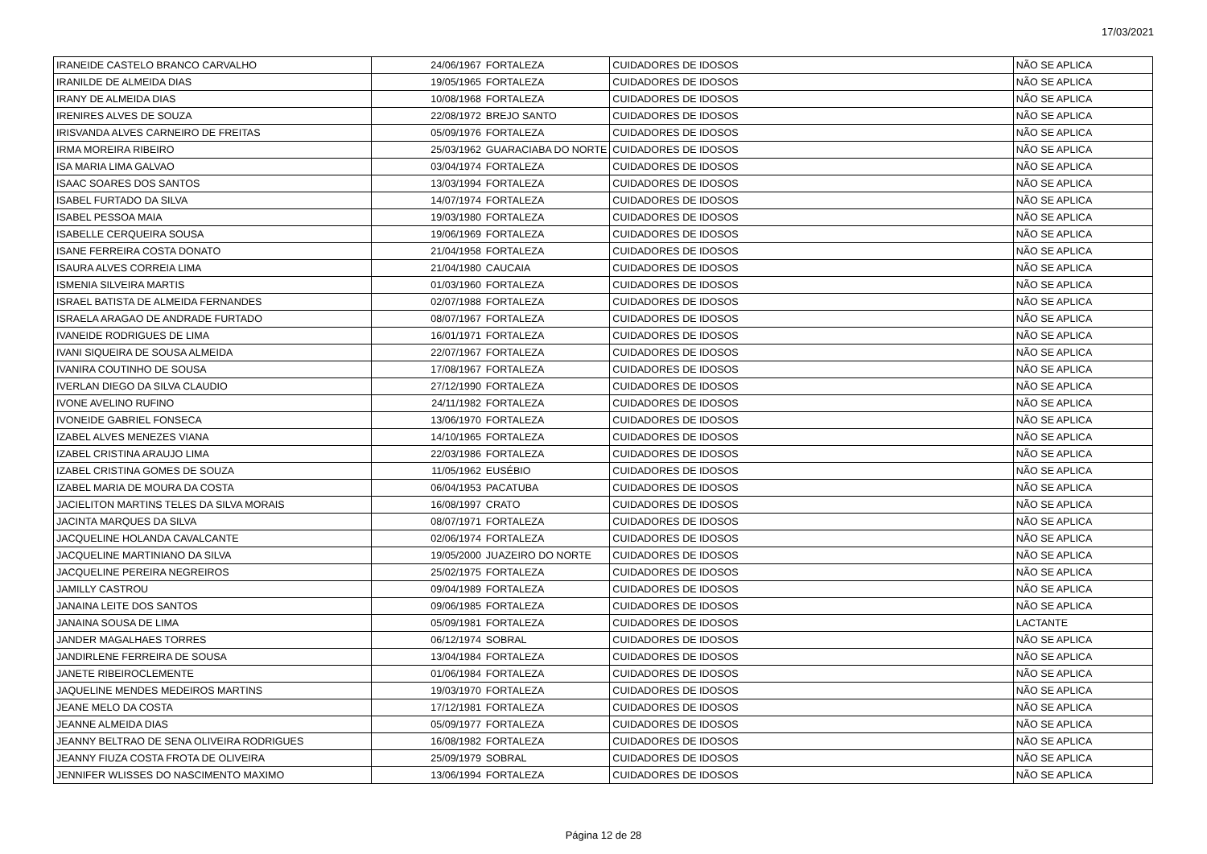17/03/2021
| IRANEIDE CASTELO BRANCO CARVALHO | 24/06/1967 | FORTALEZA | CUIDADORES DE IDOSOS | NÃO SE APLICA |
| IRANILDE DE ALMEIDA DIAS | 19/05/1965 | FORTALEZA | CUIDADORES DE IDOSOS | NÃO SE APLICA |
| IRANY DE ALMEIDA DIAS | 10/08/1968 | FORTALEZA | CUIDADORES DE IDOSOS | NÃO SE APLICA |
| IRENIRES ALVES DE SOUZA | 22/08/1972 | BREJO SANTO | CUIDADORES DE IDOSOS | NÃO SE APLICA |
| IRISVANDA ALVES CARNEIRO DE FREITAS | 05/09/1976 | FORTALEZA | CUIDADORES DE IDOSOS | NÃO SE APLICA |
| IRMA MOREIRA RIBEIRO | 25/03/1962 | GUARACIABA DO NORTE | CUIDADORES DE IDOSOS | NÃO SE APLICA |
| ISA MARIA LIMA GALVAO | 03/04/1974 | FORTALEZA | CUIDADORES DE IDOSOS | NÃO SE APLICA |
| ISAAC SOARES DOS SANTOS | 13/03/1994 | FORTALEZA | CUIDADORES DE IDOSOS | NÃO SE APLICA |
| ISABEL FURTADO DA SILVA | 14/07/1974 | FORTALEZA | CUIDADORES DE IDOSOS | NÃO SE APLICA |
| ISABEL PESSOA MAIA | 19/03/1980 | FORTALEZA | CUIDADORES DE IDOSOS | NÃO SE APLICA |
| ISABELLE CERQUEIRA SOUSA | 19/06/1969 | FORTALEZA | CUIDADORES DE IDOSOS | NÃO SE APLICA |
| ISANE FERREIRA COSTA DONATO | 21/04/1958 | FORTALEZA | CUIDADORES DE IDOSOS | NÃO SE APLICA |
| ISAURA ALVES CORREIA LIMA | 21/04/1980 | CAUCAIA | CUIDADORES DE IDOSOS | NÃO SE APLICA |
| ISMENIA SILVEIRA MARTIS | 01/03/1960 | FORTALEZA | CUIDADORES DE IDOSOS | NÃO SE APLICA |
| ISRAEL BATISTA DE ALMEIDA FERNANDES | 02/07/1988 | FORTALEZA | CUIDADORES DE IDOSOS | NÃO SE APLICA |
| ISRAELA ARAGAO DE ANDRADE FURTADO | 08/07/1967 | FORTALEZA | CUIDADORES DE IDOSOS | NÃO SE APLICA |
| IVANEIDE RODRIGUES DE LIMA | 16/01/1971 | FORTALEZA | CUIDADORES DE IDOSOS | NÃO SE APLICA |
| IVANI SIQUEIRA DE SOUSA ALMEIDA | 22/07/1967 | FORTALEZA | CUIDADORES DE IDOSOS | NÃO SE APLICA |
| IVANIRA COUTINHO DE SOUSA | 17/08/1967 | FORTALEZA | CUIDADORES DE IDOSOS | NÃO SE APLICA |
| IVERLAN DIEGO DA SILVA CLAUDIO | 27/12/1990 | FORTALEZA | CUIDADORES DE IDOSOS | NÃO SE APLICA |
| IVONE AVELINO RUFINO | 24/11/1982 | FORTALEZA | CUIDADORES DE IDOSOS | NÃO SE APLICA |
| IVONEIDE GABRIEL FONSECA | 13/06/1970 | FORTALEZA | CUIDADORES DE IDOSOS | NÃO SE APLICA |
| IZABEL ALVES MENEZES VIANA | 14/10/1965 | FORTALEZA | CUIDADORES DE IDOSOS | NÃO SE APLICA |
| IZABEL CRISTINA ARAUJO LIMA | 22/03/1986 | FORTALEZA | CUIDADORES DE IDOSOS | NÃO SE APLICA |
| IZABEL CRISTINA GOMES DE SOUZA | 11/05/1962 | EUSÉBIO | CUIDADORES DE IDOSOS | NÃO SE APLICA |
| IZABEL MARIA DE MOURA DA COSTA | 06/04/1953 | PACATUBA | CUIDADORES DE IDOSOS | NÃO SE APLICA |
| JACIELITON MARTINS TELES DA SILVA MORAIS | 16/08/1997 | CRATO | CUIDADORES DE IDOSOS | NÃO SE APLICA |
| JACINTA MARQUES DA SILVA | 08/07/1971 | FORTALEZA | CUIDADORES DE IDOSOS | NÃO SE APLICA |
| JACQUELINE HOLANDA CAVALCANTE | 02/06/1974 | FORTALEZA | CUIDADORES DE IDOSOS | NÃO SE APLICA |
| JACQUELINE MARTINIANO DA SILVA | 19/05/2000 | JUAZEIRO DO NORTE | CUIDADORES DE IDOSOS | NÃO SE APLICA |
| JACQUELINE PEREIRA NEGREIROS | 25/02/1975 | FORTALEZA | CUIDADORES DE IDOSOS | NÃO SE APLICA |
| JAMILLY CASTROU | 09/04/1989 | FORTALEZA | CUIDADORES DE IDOSOS | NÃO SE APLICA |
| JANAINA LEITE DOS SANTOS | 09/06/1985 | FORTALEZA | CUIDADORES DE IDOSOS | NÃO SE APLICA |
| JANAINA SOUSA DE LIMA | 05/09/1981 | FORTALEZA | CUIDADORES DE IDOSOS | LACTANTE |
| JANDER MAGALHAES TORRES | 06/12/1974 | SOBRAL | CUIDADORES DE IDOSOS | NÃO SE APLICA |
| JANDIRLENE FERREIRA DE SOUSA | 13/04/1984 | FORTALEZA | CUIDADORES DE IDOSOS | NÃO SE APLICA |
| JANETE RIBEIROCLEMENTE | 01/06/1984 | FORTALEZA | CUIDADORES DE IDOSOS | NÃO SE APLICA |
| JAQUELINE MENDES MEDEIROS MARTINS | 19/03/1970 | FORTALEZA | CUIDADORES DE IDOSOS | NÃO SE APLICA |
| JEANE MELO DA COSTA | 17/12/1981 | FORTALEZA | CUIDADORES DE IDOSOS | NÃO SE APLICA |
| JEANNE ALMEIDA DIAS | 05/09/1977 | FORTALEZA | CUIDADORES DE IDOSOS | NÃO SE APLICA |
| JEANNY BELTRAO DE SENA OLIVEIRA RODRIGUES | 16/08/1982 | FORTALEZA | CUIDADORES DE IDOSOS | NÃO SE APLICA |
| JEANNY FIUZA COSTA FROTA DE OLIVEIRA | 25/09/1979 | SOBRAL | CUIDADORES DE IDOSOS | NÃO SE APLICA |
| JENNIFER WLISSES DO NASCIMENTO MAXIMO | 13/06/1994 | FORTALEZA | CUIDADORES DE IDOSOS | NÃO SE APLICA |
Página 12 de 28